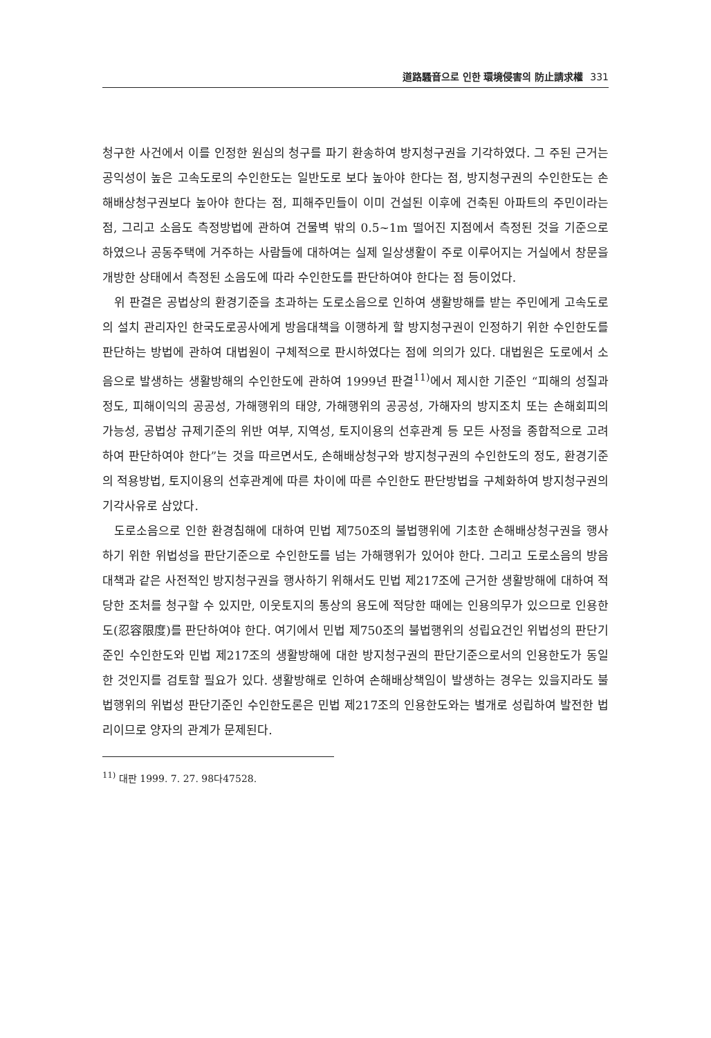道路騷音으로 인한 環境侵害의 防止請求權 331
청구한 사건에서 이를 인정한 원심의 청구를 파기 환송하여 방지청구권을 기각하였다. 그 주된 근거는 공익성이 높은 고속도로의 수인한도는 일반도로 보다 높아야 한다는 점, 방지청구권의 수인한도는 손해배상청구권보다 높아야 한다는 점, 피해주민들이 이미 건설된 이후에 건축된 아파트의 주민이라는 점, 그리고 소음도 측정방법에 관하여 건물벽 밖의 0.5~1m 떨어진 지점에서 측정된 것을 기준으로 하였으나 공동주택에 거주하는 사람들에 대하여는 실제 일상생활이 주로 이루어지는 거실에서 창문을 개방한 상태에서 측정된 소음도에 따라 수인한도를 판단하여야 한다는 점 등이었다.
위 판결은 공법상의 환경기준을 초과하는 도로소음으로 인하여 생활방해를 받는 주민에게 고속도로의 설치 관리자인 한국도로공사에게 방음대책을 이행하게 할 방지청구권이 인정하기 위한 수인한도를 판단하는 방법에 관하여 대법원이 구체적으로 판시하였다는 점에 의의가 있다. 대법원은 도로에서 소음으로 발생하는 생활방해의 수인한도에 관하여 1999년 판결<sup>11)</sup>에서 제시한 기준인 “피해의 성질과 정도, 피해이익의 공공성, 가해행위의 태양, 가해행위의 공공성, 가해자의 방지조치 또는 손해회피의 가능성, 공법상 규제기준의 위반 여부, 지역성, 토지이용의 선후관계 등 모든 사정을 종합적으로 고려하여 판단하여야 한다”는 것을 따르면서도, 손해배상청구와 방지청구권의 수인한도의 정도, 환경기준의 적용방법, 토지이용의 선후관계에 따른 차이에 따른 수인한도 판단방법을 구체화하여 방지청구권의 기각사유로 삼았다.
도로소음으로 인한 환경침해에 대하여 민법 제750조의 불법행위에 기초한 손해배상청구권을 행사하기 위한 위법성을 판단기준으로 수인한도를 넘는 가해행위가 있어야 한다. 그리고 도로소음의 방음대책과 같은 사전적인 방지청구권을 행사하기 위해서도 민법 제217조에 근거한 생활방해에 대하여 적당한 조처를 청구할 수 있지만, 이웃토지의 통상의 용도에 적당한 때에는 인용의무가 있으므로 인용한도(忍容限度)를 판단하여야 한다. 여기에서 민법 제750조의 불법행위의 성립요건인 위법성의 판단기준인 수인한도와 민법 제217조의 생활방해에 대한 방지청구권의 판단기준으로서의 인용한도가 동일한 것인지를 검토할 필요가 있다. 생활방해로 인하여 손해배상책임이 발생하는 경우는 있을지라도 불법행위의 위법성 판단기준인 수인한도론은 민법 제217조의 인용한도와는 별개로 성립하여 발전한 법리이므로 양자의 관계가 문제된다.
<sup>11)</sup> 대판 1999. 7. 27. 98다47528.